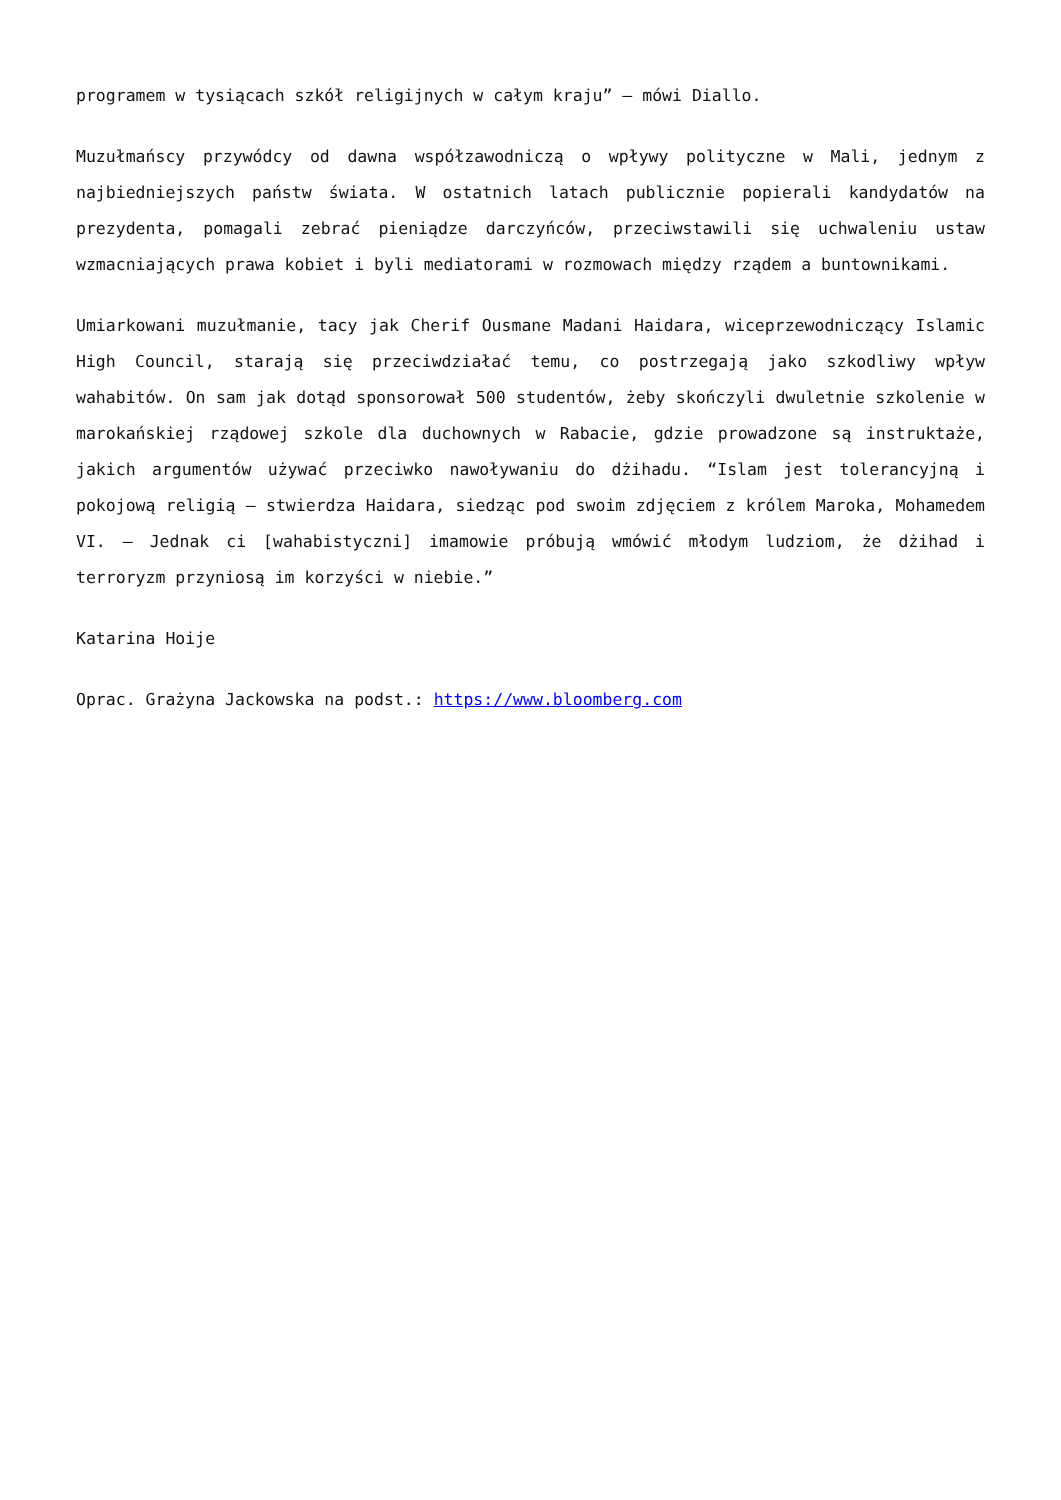programem w tysiącach szkół religijnych w całym kraju” – mówi Diallo.
Muzułmańscy przywódcy od dawna współzawodniczą o wpływy polityczne w Mali, jednym z najbiedniejszych państw świata. W ostatnich latach publicznie popierali kandydatów na prezydenta, pomagali zebrać pieniądze darczyńców, przeciwstawili się uchwaleniu ustaw wzmacniających prawa kobiet i byli mediatorami w rozmowach między rządem a buntownikami.
Umiarkowani muzułmanie, tacy jak Cherif Ousmane Madani Haidara, wiceprzewodniczący Islamic High Council, starają się przeciwdziałać temu, co postrzegają jako szkodliwy wpływ wahabitów. On sam jak dotąd sponsorował 500 studentów, żeby skończyli dwuletnie szkolenie w marokańskiej rządowej szkole dla duchownych w Rabacie, gdzie prowadzone są instruktaże, jakich argumentów używać przeciwko nawoływaniu do dżihadu. “Islam jest tolerancyjną i pokojową religią – stwierdza Haidara, siedząc pod swoim zdjęciem z królem Maroka, Mohamedem VI. – Jednak ci [wahabistyczni] imamowie próbują wmówić młodym ludziom, że dżihad i terroryzm przyniosą im korzyści w niebie.”
Katarina Hoije
Oprac. Grażyna Jackowska na podst.: https://www.bloomberg.com